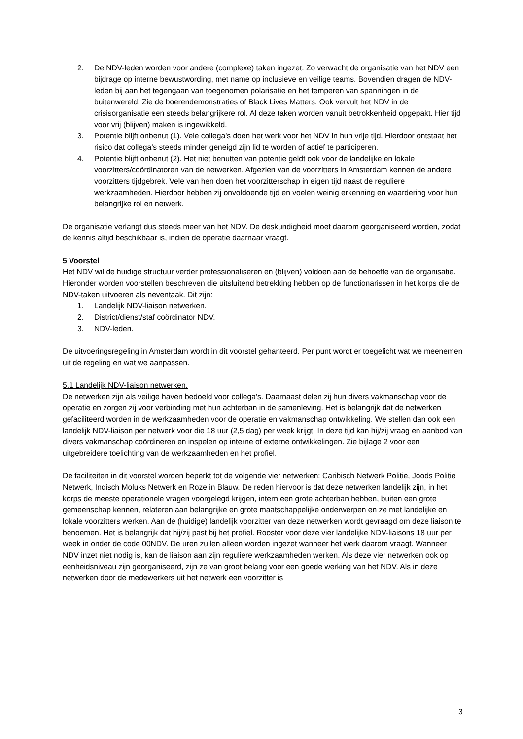2. De NDV-leden worden voor andere (complexe) taken ingezet. Zo verwacht de organisatie van het NDV een bijdrage op interne bewustwording, met name op inclusieve en veilige teams. Bovendien dragen de NDV-leden bij aan het tegengaan van toegenomen polarisatie en het temperen van spanningen in de buitenwereld. Zie de boerendemonstraties of Black Lives Matters. Ook vervult het NDV in de crisisorganisatie een steeds belangrijkere rol. Al deze taken worden vanuit betrokkenheid opgepakt. Hier tijd voor vrij (blijven) maken is ingewikkeld.
3. Potentie blijft onbenut (1). Vele collega’s doen het werk voor het NDV in hun vrije tijd. Hierdoor ontstaat het risico dat collega’s steeds minder geneigd zijn lid te worden of actief te participeren.
4. Potentie blijft onbenut (2). Het niet benutten van potentie geldt ook voor de landelijke en lokale voorzitters/coördinatoren van de netwerken. Afgezien van de voorzitters in Amsterdam kennen de andere voorzitters tijdgebrek. Vele van hen doen het voorzitterschap in eigen tijd naast de reguliere werkzaamheden. Hierdoor hebben zij onvoldoende tijd en voelen weinig erkenning en waardering voor hun belangrijke rol en netwerk.
De organisatie verlangt dus steeds meer van het NDV. De deskundigheid moet daarom georganiseerd worden, zodat de kennis altijd beschikbaar is, indien de operatie daarnaar vraagt.
5 Voorstel
Het NDV wil de huidige structuur verder professionaliseren en (blijven) voldoen aan de behoefte van de organisatie. Hieronder worden voorstellen beschreven die uitsluitend betrekking hebben op de functionarissen in het korps die de NDV-taken uitvoeren als neventaak. Dit zijn:
1. Landelijk NDV-liaison netwerken.
2. District/dienst/staf coördinator NDV.
3. NDV-leden.
De uitvoeringsregeling in Amsterdam wordt in dit voorstel gehanteerd. Per punt wordt er toegelicht wat we meenemen uit de regeling en wat we aanpassen.
5.1 Landelijk NDV-liaison netwerken.
De netwerken zijn als veilige haven bedoeld voor collega’s. Daarnaast delen zij hun divers vakmanschap voor de operatie en zorgen zij voor verbinding met hun achterban in de samenleving. Het is belangrijk dat de netwerken gefaciliteerd worden in de werkzaamheden voor de operatie en vakmanschap ontwikkeling. We stellen dan ook een landelijk NDV-liaison per netwerk voor die 18 uur (2,5 dag) per week krijgt. In deze tijd kan hij/zij vraag en aanbod van divers vakmanschap coördineren en inspelen op interne of externe ontwikkelingen. Zie bijlage 2 voor een uitgebreidere toelichting van de werkzaamheden en het profiel.
De faciliteiten in dit voorstel worden beperkt tot de volgende vier netwerken: Caribisch Netwerk Politie, Joods Politie Netwerk, Indisch Moluks Netwerk en Roze in Blauw. De reden hiervoor is dat deze netwerken landelijk zijn, in het korps de meeste operationele vragen voorgelegd krijgen, intern een grote achterban hebben, buiten een grote gemeenschap kennen, relateren aan belangrijke en grote maatschappelijke onderwerpen en ze met landelijke en lokale voorzitters werken. Aan de (huidige) landelijk voorzitter van deze netwerken wordt gevraagd om deze liaison te benoemen. Het is belangrijk dat hij/zij past bij het profiel. Rooster voor deze vier landelijke NDV-liaisons 18 uur per week in onder de code 00NDV. De uren zullen alleen worden ingezet wanneer het werk daarom vraagt. Wanneer NDV inzet niet nodig is, kan de liaison aan zijn reguliere werkzaamheden werken. Als deze vier netwerken ook op eenheidsniveau zijn georganiseerd, zijn ze van groot belang voor een goede werking van het NDV. Als in deze netwerken door de medewerkers uit het netwerk een voorzitter is
3